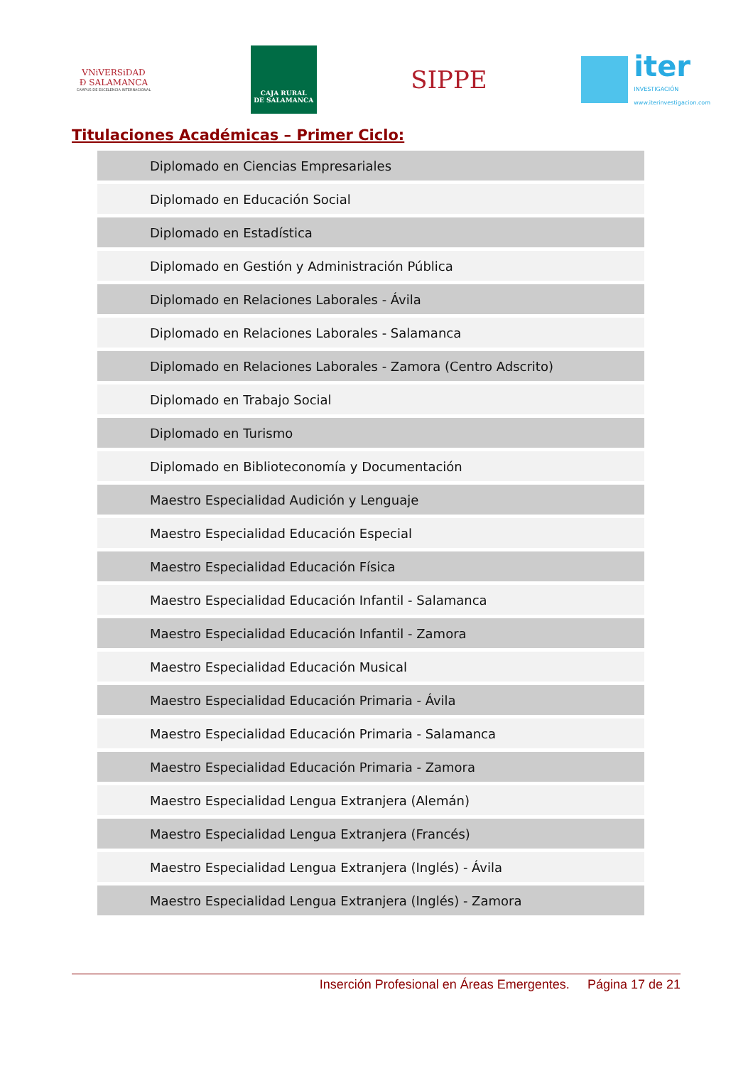VNiVERSiDAD
Ð SALAMANCA
CAMPUS DE EXCELENCIA INTERNACIONAL
CAJA RURAL
DE SALAMANCA
SIPPE
iter
INVESTIGACIÓN
www.iterinvestigacion.com
Titulaciones Académicas – Primer Ciclo:
| Diplomado en Ciencias Empresariales |
| Diplomado en Educación Social |
| Diplomado en Estadística |
| Diplomado en Gestión y Administración Pública |
| Diplomado en Relaciones Laborales - Ávila |
| Diplomado en Relaciones Laborales - Salamanca |
| Diplomado en Relaciones Laborales - Zamora (Centro Adscrito) |
| Diplomado en Trabajo Social |
| Diplomado en Turismo |
| Diplomado en Biblioteconomía y Documentación |
| Maestro Especialidad Audición y Lenguaje |
| Maestro Especialidad Educación Especial |
| Maestro Especialidad Educación Física |
| Maestro Especialidad Educación Infantil - Salamanca |
| Maestro Especialidad Educación Infantil - Zamora |
| Maestro Especialidad Educación Musical |
| Maestro Especialidad Educación Primaria - Ávila |
| Maestro Especialidad Educación Primaria - Salamanca |
| Maestro Especialidad Educación Primaria - Zamora |
| Maestro Especialidad Lengua Extranjera (Alemán) |
| Maestro Especialidad Lengua Extranjera (Francés) |
| Maestro Especialidad Lengua Extranjera (Inglés) - Ávila |
| Maestro Especialidad Lengua Extranjera (Inglés) - Zamora |
Inserción Profesional en Áreas Emergentes. Página 17 de 21